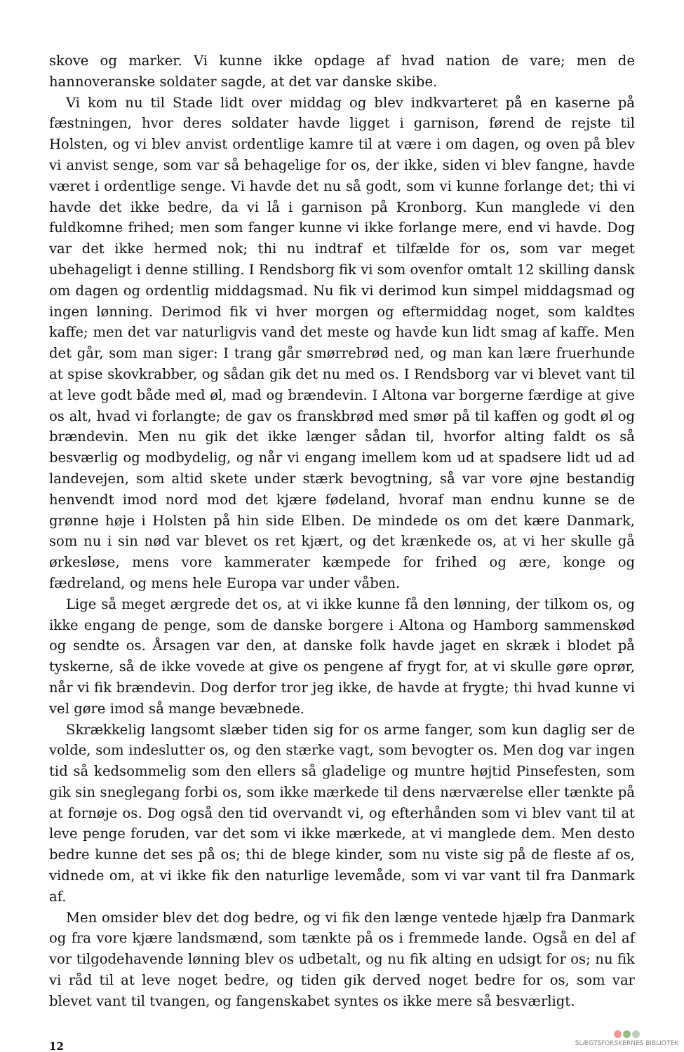skove og marker. Vi kunne ikke opdage af hvad nation de vare; men de hannoveranske soldater sagde, at det var danske skibe.
Vi kom nu til Stade lidt over middag og blev indkvarteret på en kaserne på fæstningen, hvor deres soldater havde ligget i garnison, førend de rejste til Holsten, og vi blev anvist ordentlige kamre til at være i om dagen, og oven på blev vi anvist senge, som var så behagelige for os, der ikke, siden vi blev fangne, havde været i ordentlige senge. Vi havde det nu så godt, som vi kunne forlange det; thi vi havde det ikke bedre, da vi lå i garnison på Kronborg. Kun manglede vi den fuldkomne frihed; men som fanger kunne vi ikke forlange mere, end vi havde. Dog var det ikke hermed nok; thi nu indtraf et tilfælde for os, som var meget ubehageligt i denne stilling. I Rendsborg fik vi som ovenfor omtalt 12 skilling dansk om dagen og ordentlig middagsmad. Nu fik vi derimod kun simpel middagsmad og ingen lønning. Derimod fik vi hver morgen og eftermiddag noget, som kaldtes kaffe; men det var naturligvis vand det meste og havde kun lidt smag af kaffe. Men det går, som man siger: I trang går smørrebrød ned, og man kan lære fruerhunde at spise skovkrabber, og sådan gik det nu med os. I Rendsborg var vi blevet vant til at leve godt både med øl, mad og brændevin. I Altona var borgerne færdige at give os alt, hvad vi forlangte; de gav os franskbrød med smør på til kaffen og godt øl og brændevin. Men nu gik det ikke længer sådan til, hvorfor alting faldt os så besværlig og modbydelig, og når vi engang imellem kom ud at spadsere lidt ud ad landevejen, som altid skete under stærk bevogtning, så var vore øjne bestandig henvendt imod nord mod det kjære fødeland, hvoraf man endnu kunne se de grønne høje i Holsten på hin side Elben. De mindede os om det kære Danmark, som nu i sin nød var blevet os ret kjært, og det krænkede os, at vi her skulle gå ørkesløse, mens vore kammerater kæmpede for frihed og ære, konge og fædreland, og mens hele Europa var under våben.
Lige så meget ærgrede det os, at vi ikke kunne få den lønning, der tilkom os, og ikke engang de penge, som de danske borgere i Altona og Hamborg sammenskød og sendte os. Årsagen var den, at danske folk havde jaget en skræk i blodet på tyskerne, så de ikke vovede at give os pengene af frygt for, at vi skulle gøre oprør, når vi fik brændevin. Dog derfor tror jeg ikke, de havde at frygte; thi hvad kunne vi vel gøre imod så mange bevæbnede.
Skrækkelig langsomt slæber tiden sig for os arme fanger, som kun daglig ser de volde, som indeslutter os, og den stærke vagt, som bevogter os. Men dog var ingen tid så kedsommelig som den ellers så gladelige og muntre højtid Pinsefesten, som gik sin sneglegang forbi os, som ikke mærkede til dens nærværelse eller tænkte på at fornøje os. Dog også den tid overvandt vi, og efterhånden som vi blev vant til at leve penge foruden, var det som vi ikke mærkede, at vi manglede dem. Men desto bedre kunne det ses på os; thi de blege kinder, som nu viste sig på de fleste af os, vidnede om, at vi ikke fik den naturlige levemåde, som vi var vant til fra Danmark af.
Men omsider blev det dog bedre, og vi fik den længe ventede hjælp fra Danmark og fra vore kjære landsmænd, som tænkte på os i fremmede lande. Også en del af vor tilgodehavende lønning blev os udbetalt, og nu fik alting en udsigt for os; nu fik vi råd til at leve noget bedre, og tiden gik derved noget bedre for os, som var blevet vant til tvangen, og fangenskabet syntes os ikke mere så besværligt.
12
SLÆGTSFORSKERNES BIBLIOTEK